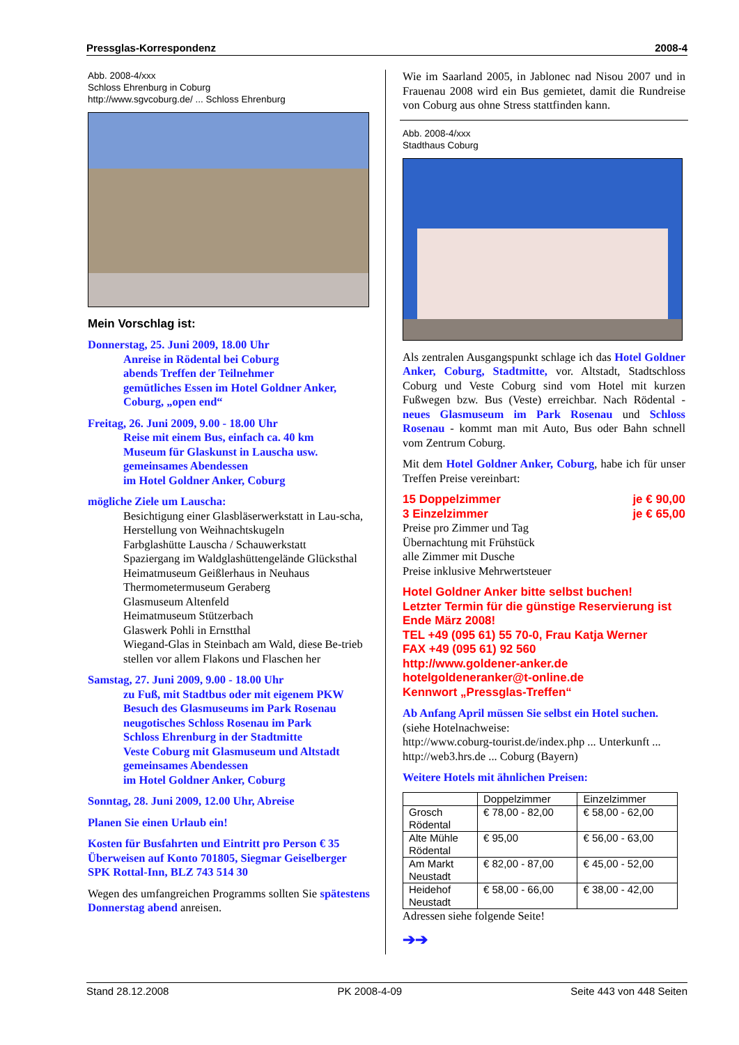Pressglas-Korrespondenz 2008-4
Abb. 2008-4/xxx
Schloss Ehrenburg in Coburg
http://www.sgvcoburg.de/ ... Schloss Ehrenburg
Mein Vorschlag ist:
Donnerstag, 25. Juni 2009, 18.00 Uhr
Anreise in Rödental bei Coburg
abends Treffen der Teilnehmer
gemütliches Essen im Hotel Goldner Anker, Coburg, „open end“
Freitag, 26. Juni 2009, 9.00 - 18.00 Uhr
Reise mit einem Bus, einfach ca. 40 km
Museum für Glaskunst in Lauscha usw.
gemeinsames Abendessen
im Hotel Goldner Anker, Coburg
mögliche Ziele um Lauscha:
Besichtigung einer Glasbläserwerkstatt in Lau-scha, Herstellung von Weihnachtskugeln
Farbglashütte Lauscha / Schauwerkstatt
Spaziergang im Waldglashüttengelände Glücksthal
Heimatmuseum Geißlerhaus in Neuhaus
Thermometermuseum Geraberg
Glasmuseum Altenfeld
Heimatmuseum Stützerbach
Glaswerk Pohli in Ernstthal
Wiegand-Glas in Steinbach am Wald, diese Be-trieb stellen vor allem Flakons und Flaschen her
Samstag, 27. Juni 2009, 9.00 - 18.00 Uhr
zu Fuß, mit Stadtbus oder mit eigenem PKW
Besuch des Glasmuseums im Park Rosenau
neugotisches Schloss Rosenau im Park
Schloss Ehrenburg in der Stadtmitte
Veste Coburg mit Glasmuseum und Altstadt
gemeinsames Abendessen
im Hotel Goldner Anker, Coburg
Sonntag, 28. Juni 2009, 12.00 Uhr, Abreise
Planen Sie einen Urlaub ein!
Kosten für Busfahrten und Eintritt pro Person € 35
Überweisen auf Konto 701805, Siegmar Geiselberger
SPK Rottal-Inn, BLZ 743 514 30
Wegen des umfangreichen Programms sollten Sie spätestens Donnerstag abend anreisen.
Wie im Saarland 2005, in Jablonec nad Nisou 2007 und in Frauenau 2008 wird ein Bus gemietet, damit die Rundreise von Coburg aus ohne Stress stattfinden kann.
Abb. 2008-4/xxx
Stadthaus Coburg
Als zentralen Ausgangspunkt schlage ich das Hotel Goldner Anker, Coburg, Stadtmitte, vor. Altstadt, Stadtschloss Coburg und Veste Coburg sind vom Hotel mit kurzen Fußwegen bzw. Bus (Veste) erreichbar. Nach Rödental - neues Glasmuseum im Park Rosenau und Schloss Rosenau - kommt man mit Auto, Bus oder Bahn schnell vom Zentrum Coburg.
Mit dem Hotel Goldner Anker, Coburg, habe ich für unser Treffen Preise vereinbart:
15 Doppelzimmer je € 90,00
3 Einzelzimmer je € 65,00
Preise pro Zimmer und Tag
Übernachtung mit Frühstück
alle Zimmer mit Dusche
Preise inklusive Mehrwertsteuer
Hotel Goldner Anker bitte selbst buchen!
Letzter Termin für die günstige Reservierung ist Ende März 2008!
TEL +49 (095 61) 55 70-0, Frau Katja Werner
FAX +49 (095 61) 92 560
http://www.goldener-anker.de
hotelgoldeneranker@t-online.de
Kennwort „Pressglas-Treffen“
Ab Anfang April müssen Sie selbst ein Hotel suchen.
(siehe Hotelnachweise:
http://www.coburg-tourist.de/index.php ... Unterkunft ...
http://web3.hrs.de ... Coburg (Bayern)
Weitere Hotels mit ähnlichen Preisen:
| | Doppelzimmer | Einzelzimmer |
| Grosch Rödental | € 78,00 - 82,00 | € 58,00 - 62,00 |
| Alte Mühle Rödental | € 95,00 | € 56,00 - 63,00 |
| Am Markt Neustadt | € 82,00 - 87,00 | € 45,00 - 52,00 |
| Heidehof Neustadt | € 58,00 - 66,00 | € 38,00 - 42,00 |
Adressen siehe folgende Seite!
➔➔
Stand 28.12.2008 PK 2008-4-09 Seite 443 von 448 Seiten